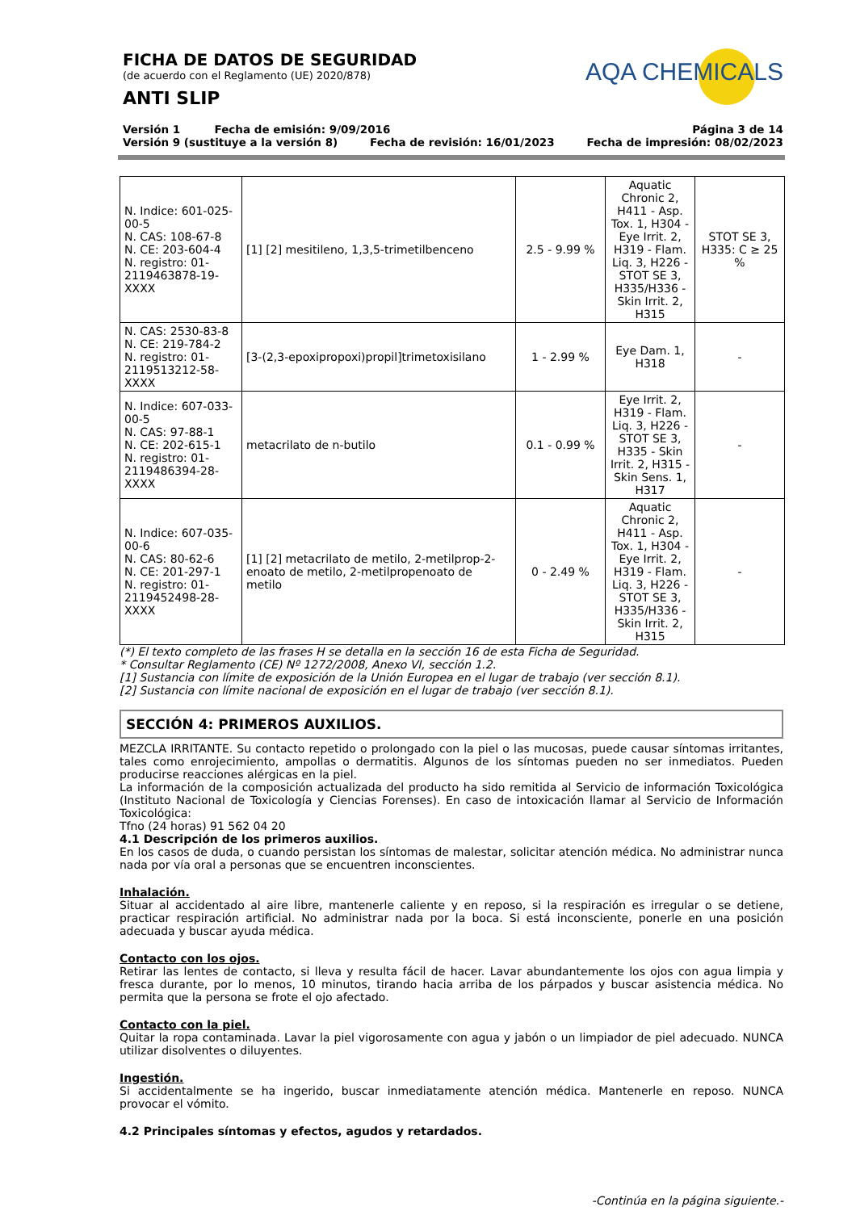FICHA DE DATOS DE SEGURIDAD
(de acuerdo con el Reglamento (UE) 2020/878)
ANTI SLIP
AQA CHEMICALS
Versión 1 Fecha de emisión: 9/09/2016 Página 3 de 14
Versión 9 (sustituye a la versión 8) Fecha de revisión: 16/01/2023 Fecha de impresión: 08/02/2023
| N. Indice: 601-025-00-5 N. CAS: 108-67-8 N. CE: 203-604-4 N. registro: 01-2119463878-19-XXXX | [1] [2] mesitileno, 1,3,5-trimetilbenceno | 2.5 - 9.99 % | Aquatic Chronic 2, H411 - Asp. Tox. 1, H304 - Eye Irrit. 2, H319 - Flam. Liq. 3, H226 - STOT SE 3, H335/H336 - Skin Irrit. 2, H315 | STOT SE 3, H335: C ≥ 25 % |
| N. CAS: 2530-83-8 N. CE: 219-784-2 N. registro: 01-2119513212-58-XXXX | [3-(2,3-epoxipropoxi)propil]trimetoxisilano | 1 - 2.99 % | Eye Dam. 1, H318 | - |
| N. Indice: 607-033-00-5 N. CAS: 97-88-1 N. CE: 202-615-1 N. registro: 01-2119486394-28-XXXX | metacrilato de n-butilo | 0.1 - 0.99 % | Eye Irrit. 2, H319 - Flam. Liq. 3, H226 - STOT SE 3, H335 - Skin Irrit. 2, H315 - Skin Sens. 1, H317 | - |
| N. Indice: 607-035-00-6 N. CAS: 80-62-6 N. CE: 201-297-1 N. registro: 01-2119452498-28-XXXX | [1] [2] metacrilato de metilo, 2-metilprop-2-enoato de metilo, 2-metilpropenoato de metilo | 0 - 2.49 % | Aquatic Chronic 2, H411 - Asp. Tox. 1, H304 - Eye Irrit. 2, H319 - Flam. Liq. 3, H226 - STOT SE 3, H335/H336 - Skin Irrit. 2, H315 | - |
(*) El texto completo de las frases H se detalla en la sección 16 de esta Ficha de Seguridad.
* Consultar Reglamento (CE) Nº 1272/2008, Anexo VI, sección 1.2.
[1] Sustancia con límite de exposición de la Unión Europea en el lugar de trabajo (ver sección 8.1).
[2] Sustancia con límite nacional de exposición en el lugar de trabajo (ver sección 8.1).
SECCIÓN 4: PRIMEROS AUXILIOS.
MEZCLA IRRITANTE. Su contacto repetido o prolongado con la piel o las mucosas, puede causar síntomas irritantes, tales como enrojecimiento, ampollas o dermatitis. Algunos de los síntomas pueden no ser inmediatos. Pueden producirse reacciones alérgicas en la piel.
La información de la composición actualizada del producto ha sido remitida al Servicio de información Toxicológica (Instituto Nacional de Toxicología y Ciencias Forenses). En caso de intoxicación llamar al Servicio de Información Toxicológica:
Tfno (24 horas) 91 562 04 20
4.1 Descripción de los primeros auxilios.
En los casos de duda, o cuando persistan los síntomas de malestar, solicitar atención médica. No administrar nunca nada por vía oral a personas que se encuentren inconscientes.
Inhalación.
Situar al accidentado al aire libre, mantenerle caliente y en reposo, si la respiración es irregular o se detiene, practicar respiración artificial. No administrar nada por la boca. Si está inconsciente, ponerle en una posición adecuada y buscar ayuda médica.
Contacto con los ojos.
Retirar las lentes de contacto, si lleva y resulta fácil de hacer. Lavar abundantemente los ojos con agua limpia y fresca durante, por lo menos, 10 minutos, tirando hacia arriba de los párpados y buscar asistencia médica. No permita que la persona se frote el ojo afectado.
Contacto con la piel.
Quitar la ropa contaminada. Lavar la piel vigorosamente con agua y jabón o un limpiador de piel adecuado. NUNCA utilizar disolventes o diluyentes.
Ingestión.
Si accidentalmente se ha ingerido, buscar inmediatamente atención médica. Mantenerle en reposo. NUNCA provocar el vómito.
4.2 Principales síntomas y efectos, agudos y retardados.
-Continúa en la página siguiente.-